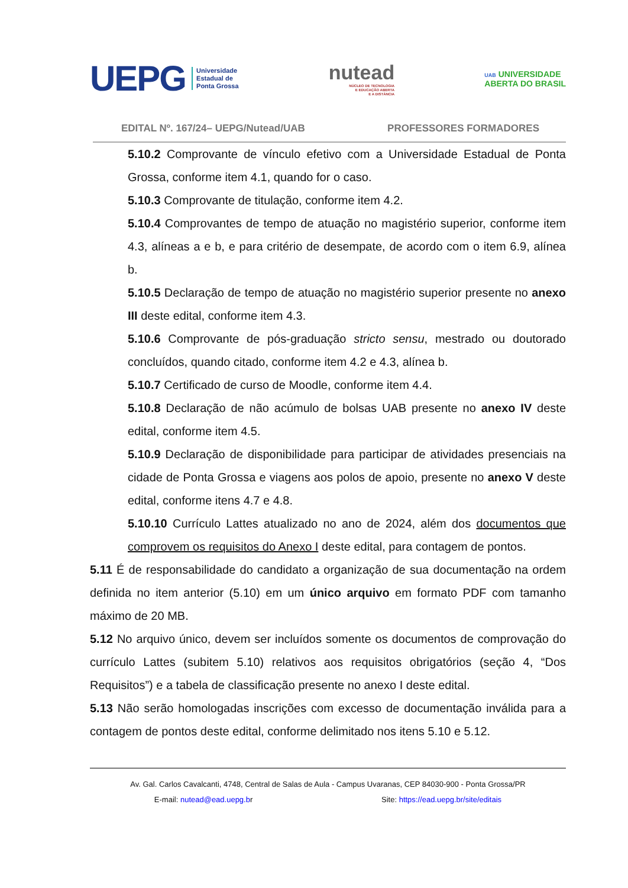UEPG Universidade
Estadual de
Ponta Grossa
nutead
NÚCLEO DE TECNOLOGIA
E EDUCAÇÃO ABERTA
E A DISTÂNCIA
UAB UNIVERSIDADE
ABERTA DO BRASIL
EDITAL Nº. 167/24– UEPG/Nutead/UAB PROFESSORES FORMADORES
5.10.2 Comprovante de vínculo efetivo com a Universidade Estadual de Ponta Grossa, conforme item 4.1, quando for o caso.
5.10.3 Comprovante de titulação, conforme item 4.2.
5.10.4 Comprovantes de tempo de atuação no magistério superior, conforme item 4.3, alíneas a e b, e para critério de desempate, de acordo com o item 6.9, alínea b.
5.10.5 Declaração de tempo de atuação no magistério superior presente no anexo III deste edital, conforme item 4.3.
5.10.6 Comprovante de pós-graduação stricto sensu, mestrado ou doutorado concluídos, quando citado, conforme item 4.2 e 4.3, alínea b.
5.10.7 Certificado de curso de Moodle, conforme item 4.4.
5.10.8 Declaração de não acúmulo de bolsas UAB presente no anexo IV deste edital, conforme item 4.5.
5.10.9 Declaração de disponibilidade para participar de atividades presenciais na cidade de Ponta Grossa e viagens aos polos de apoio, presente no anexo V deste edital, conforme itens 4.7 e 4.8.
5.10.10 Currículo Lattes atualizado no ano de 2024, além dos documentos que comprovem os requisitos do Anexo I deste edital, para contagem de pontos.
5.11 É de responsabilidade do candidato a organização de sua documentação na ordem definida no item anterior (5.10) em um único arquivo em formato PDF com tamanho máximo de 20 MB.
5.12 No arquivo único, devem ser incluídos somente os documentos de comprovação do currículo Lattes (subitem 5.10) relativos aos requisitos obrigatórios (seção 4, “Dos Requisitos”) e a tabela de classificação presente no anexo I deste edital.
5.13 Não serão homologadas inscrições com excesso de documentação inválida para a contagem de pontos deste edital, conforme delimitado nos itens 5.10 e 5.12.
Av. Gal. Carlos Cavalcanti, 4748, Central de Salas de Aula - Campus Uvaranas, CEP 84030-900 - Ponta Grossa/PR
E-mail: nutead@ead.uepg.br Site: https://ead.uepg.br/site/editais